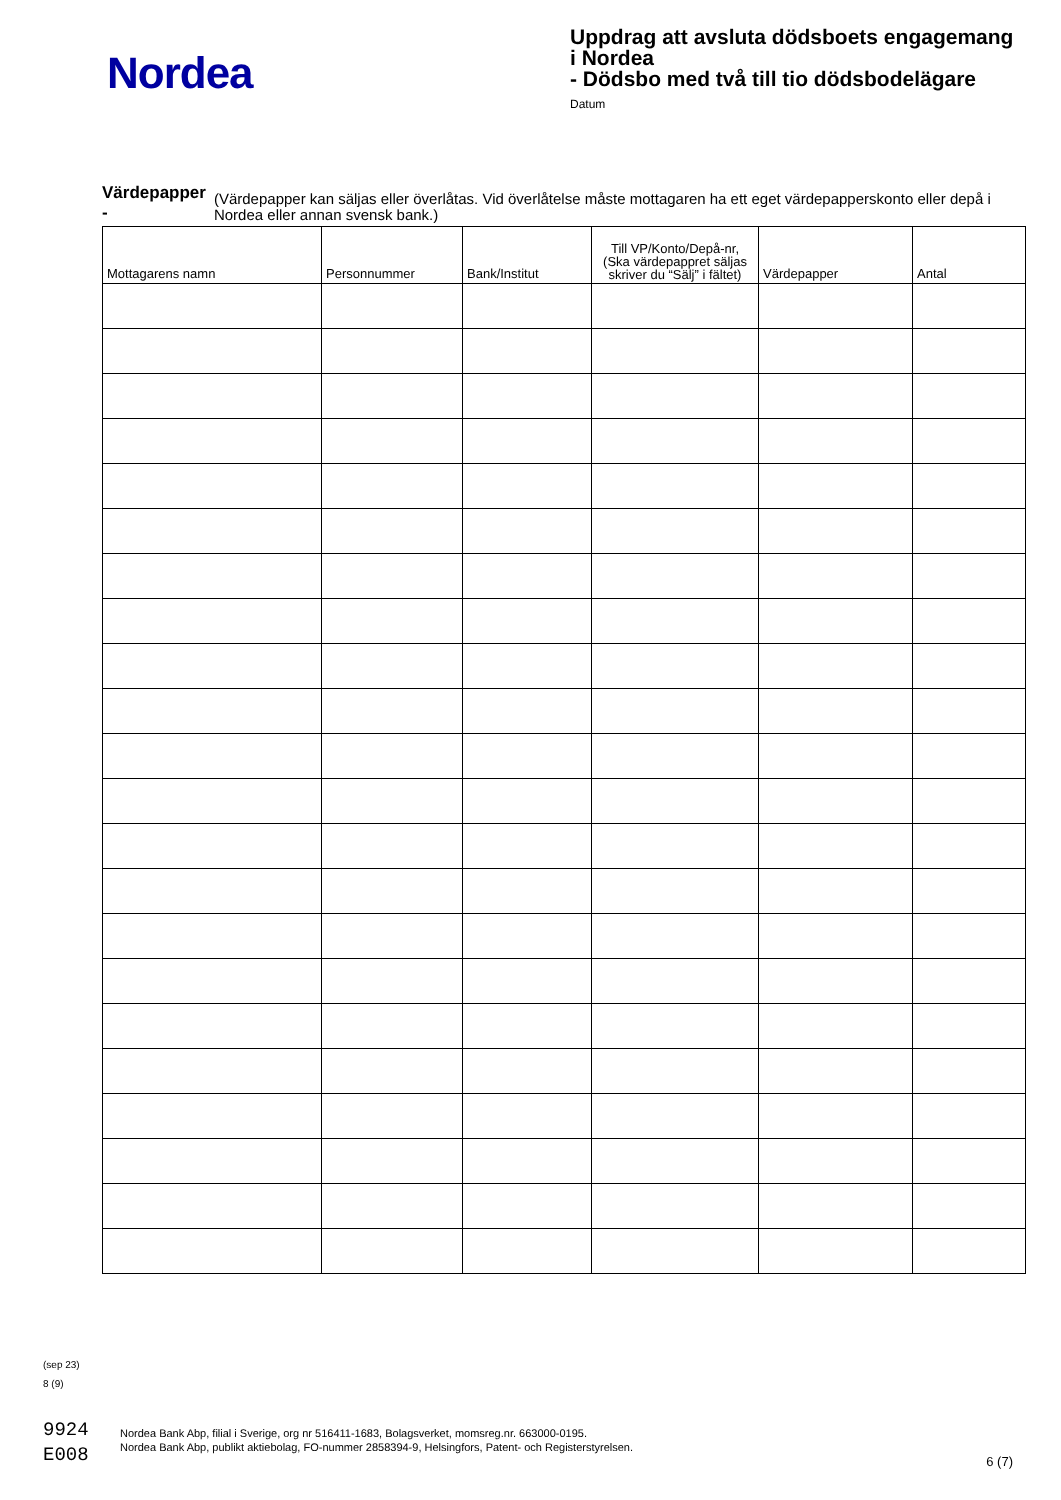Nordea
Uppdrag att avsluta dödsboets engagemang
i Nordea
- Dödsbo med två till tio dödsbodelägare
Datum
Värdepapper - (Värdepapper kan säljas eller överlåtas. Vid överlåtelse måste mottagaren ha ett eget värdepapperskonto eller depå i Nordea eller annan svensk bank.)
| Mottagarens namn | Personnummer | Bank/Institut | Till VP/Konto/Depå-nr, (Ska värdepappret säljas skriver du “Sälj” i fältet) | Värdepapper | Antal |
| --- | --- | --- | --- | --- | --- |
(sep 23)
8 (9)
9924
E008
Nordea Bank Abp, filial i Sverige, org nr 516411-1683, Bolagsverket, momsreg.nr. 663000-0195.
Nordea Bank Abp, publikt aktiebolag, FO-nummer 2858394-9, Helsingfors, Patent- och Registerstyrelsen.
6 (7)